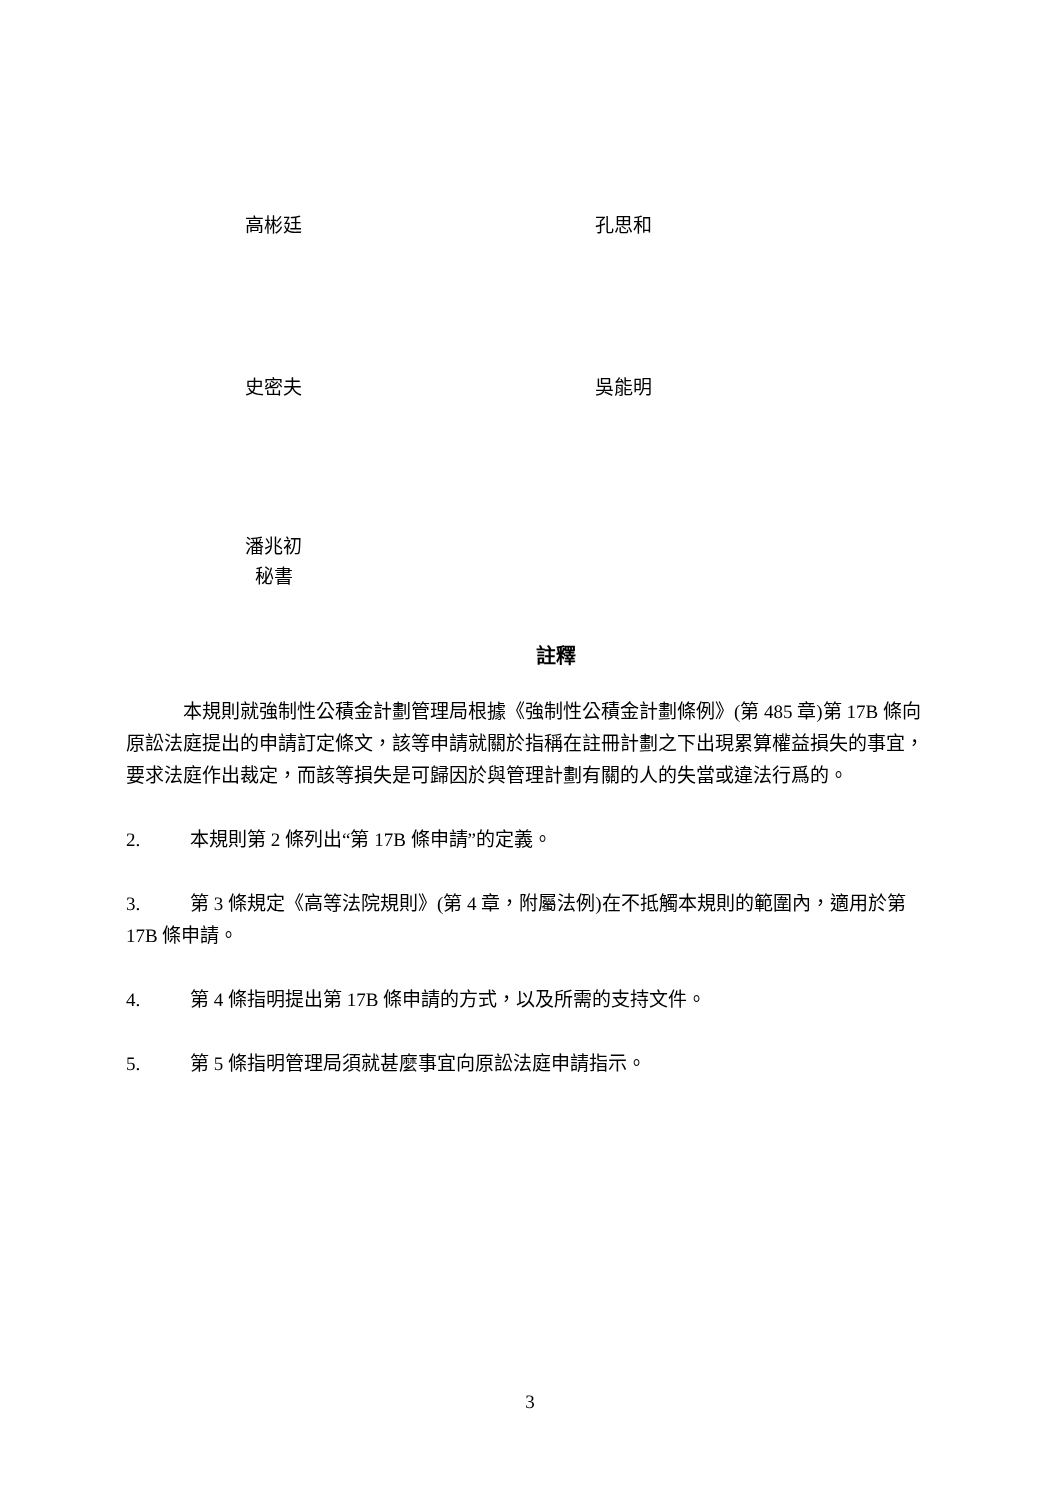高彬廷 孔思和
史密夫 吳能明
潘兆初
秘書
註釋
本規則就強制性公積金計劃管理局根據《強制性公積金計劃條例》(第 485 章)第 17B 條向原訟法庭提出的申請訂定條文，該等申請就關於指稱在註冊計劃之下出現累算權益損失的事宜，要求法庭作出裁定，而該等損失是可歸因於與管理計劃有關的人的失當或違法行爲的。
2. 本規則第 2 條列出“第 17B 條申請”的定義。
3. 第 3 條規定《高等法院規則》(第 4 章，附屬法例)在不抵觸本規則的範圍內，適用於第 17B 條申請。
4. 第 4 條指明提出第 17B 條申請的方式，以及所需的支持文件。
5. 第 5 條指明管理局須就甚麼事宜向原訟法庭申請指示。
3